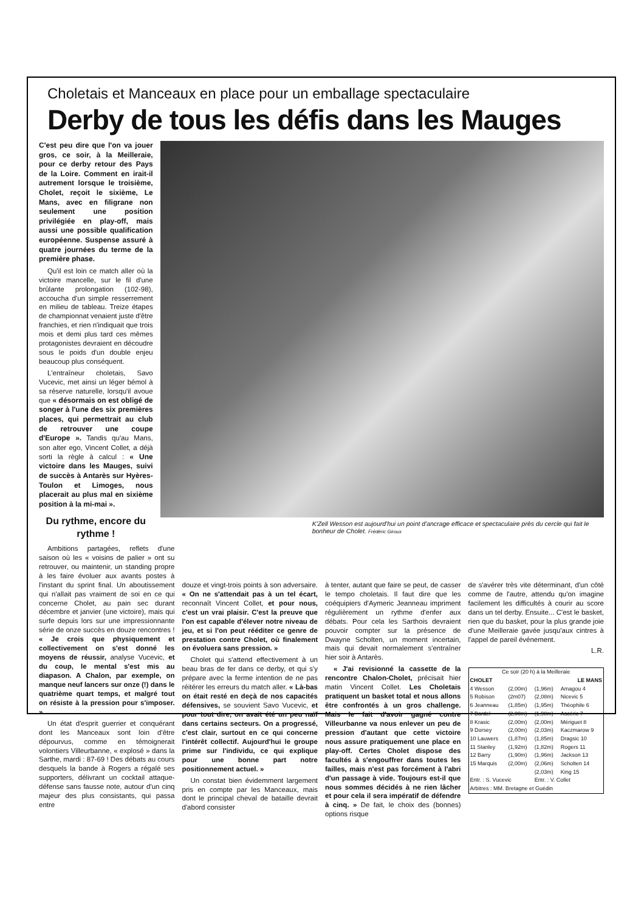Choletais et Manceaux en place pour un emballage spectaculaire
Derby de tous les défis dans les Mauges
C'est peu dire que l'on va jouer gros, ce soir, à la Meilleraie, pour ce derby retour des Pays de la Loire. Comment en irait-il autrement lorsque le troisième, Cholet, reçoit le sixième, Le Mans, avec en filigrane non seulement une position privilégiée en play-off, mais aussi une possible qualification européenne. Suspense assuré à quatre journées du terme de la première phase.
Qu'il est loin ce match aller où la victoire mancelle, sur le fil d'une brûlante prolongation (102-98), accoucha d'un simple resserrement en milieu de tableau. Treize étapes de championnat venaient juste d'être franchies, et rien n'indiquait que trois mois et demi plus tard ces mêmes protagonistes devraient en découdre sous le poids d'un double enjeu beaucoup plus conséquent.
L'entraîneur choletais, Savo Vucevic, met ainsi un léger bémol à sa réserve naturelle, lorsqu'il avoue que « désormais on est obligé de songer à l'une des six premières places, qui permettrait au club de retrouver une coupe d'Europe ». Tandis qu'au Mans, son alter ego, Vincent Collet, a déjà sorti la règle à calcul : « Une victoire dans les Mauges, suivi de succès à Antarès sur Hyères-Toulon et Limoges, nous placerait au plus mal en sixième position à la mi-mai ».
Du rythme, encore du rythme !
K'Zell Wesson est aujourd'hui un point d'ancrage efficace et spectaculaire près du cercle qui fait le bonheur de Cholet. Frédéric Giroux
Ambitions partagées, reflets d'une saison où les « voisins de palier » ont su retrouver, ou maintenir, un standing propre à les faire évoluer aux avants postes à l'instant du sprint final. Un aboutissement qui n'allait pas vraiment de soi en ce qui concerne Cholet, au pain sec durant décembre et janvier (une victoire), mais qui surfe depuis lors sur une impressionnante série de onze succès en douze rencontres ! « Je crois que physiquement et collectivement on s'est donné les moyens de réussir, analyse Vucevic, et du coup, le mental s'est mis au diapason. A Chalon, par exemple, on manque neuf lancers sur onze (!) dans le quatrième quart temps, et malgré tout on résiste à la pression pour s'imposer. »
Un état d'esprit guerrier et conquérant dont les Manceaux sont loin d'être dépourvus, comme en témoignerait volontiers Villeurbanne, « explosé » dans la Sarthe, mardi : 87-69 ! Des débats au cours desquels la bande à Rogers a régalé ses supporters, délivrant un cocktail attaque-défense sans fausse note, autour d'un cinq majeur des plus consistants, qui passa entre
douze et vingt-trois points à son adversaire. « On ne s'attendait pas à un tel écart, reconnaît Vincent Collet, et pour nous, c'est un vrai plaisir. C'est la preuve que l'on est capable d'élever notre niveau de jeu, et si l'on peut rééditer ce genre de prestation contre Cholet, où finalement on évoluera sans pression. »
Cholet qui s'attend effectivement à un beau bras de fer dans ce derby, et qui s'y prépare avec la ferme intention de ne pas réitérer les erreurs du match aller. « Là-bas on était resté en deçà de nos capacités défensives, se souvient Savo Vucevic, et pour tout dire, on avait été un peu naïf dans certains secteurs. On a progressé, c'est clair, surtout en ce qui concerne l'intérêt collectif. Aujourd'hui le groupe prime sur l'individu, ce qui explique pour une bonne part notre positionnement actuel. »
Un constat bien évidemment largement pris en compte par les Manceaux, mais dont le principal cheval de bataille devrait d'abord consister
à tenter, autant que faire se peut, de casser le tempo choletais. Il faut dire que les coéquipiers d'Aymeric Jeanneau impriment régulièrement un rythme d'enfer aux débats. Pour cela les Sarthois devraient pouvoir compter sur la présence de Dwayne Scholten, un moment incertain, mais qui devait normalement s'entraîner hier soir à Antarès.
« J'ai revisionné la cassette de la rencontre Chalon-Cholet, précisait hier matin Vincent Collet. Les Choletais pratiquent un basket total et nous allons être confrontés à un gros challenge. Mais le fait d'avoir gagné contre Villeurbanne va nous enlever un peu de pression d'autant que cette victoire nous assure pratiquement une place en play-off. Certes Cholet dispose des facultés à s'engouffrer dans toutes les failles, mais n'est pas forcément à l'abri d'un passage à vide. Toujours est-il que nous sommes décidés à ne rien lâcher et pour cela il sera impératif de défendre à cinq. » De fait, le choix des (bonnes) options risque
de s'avérer très vite déterminant, d'un côté comme de l'autre, attendu qu'on imagine facilement les difficultés à courir au score dans un tel derby. Ensuite... C'est le basket, rien que du basket, pour la plus grande joie d'une Meilleraie gavée jusqu'aux cintres à l'appel de pareil événement.
L.R.
| Ce soir (20 h) à la Meilleraie | | | |
| CHOLET | | LE MANS | |
| 4 Wesson | (2,00m) | (1,96m) | Amagou 4 |
| 5 Robison | (2m07) | (2,08m) | Nicevic 5 |
| 6 Jeanneau | (1,85m) | (1,95m) | Théophile 6 |
| 7 Bardel | (2,00m) | (1,98m) | Ascéric 7 |
| 8 Krasic | (2,00m) | (2,00m) | Mériguet 8 |
| 9 Dorsey | (2,00m) | (2,03m) | Kaczmarow 9 |
| 10 Lauwers | (1,87m) | (1,85m) | Dragsic 10 |
| 11 Stanley | (1,92m) | (1,82m) | Rogers 11 |
| 12 Barry | (1,90m) | (1,96m) | Jackson 13 |
| 15 Marquis | (2,00m) | (2,06m) | Scholten 14 |
| | | (2,03m) | King 15 |
| Entr. : S. Vucevic | | Entr. : V. Collet | |
| Arbitres : MM. Bretagne et Guédin | | | |